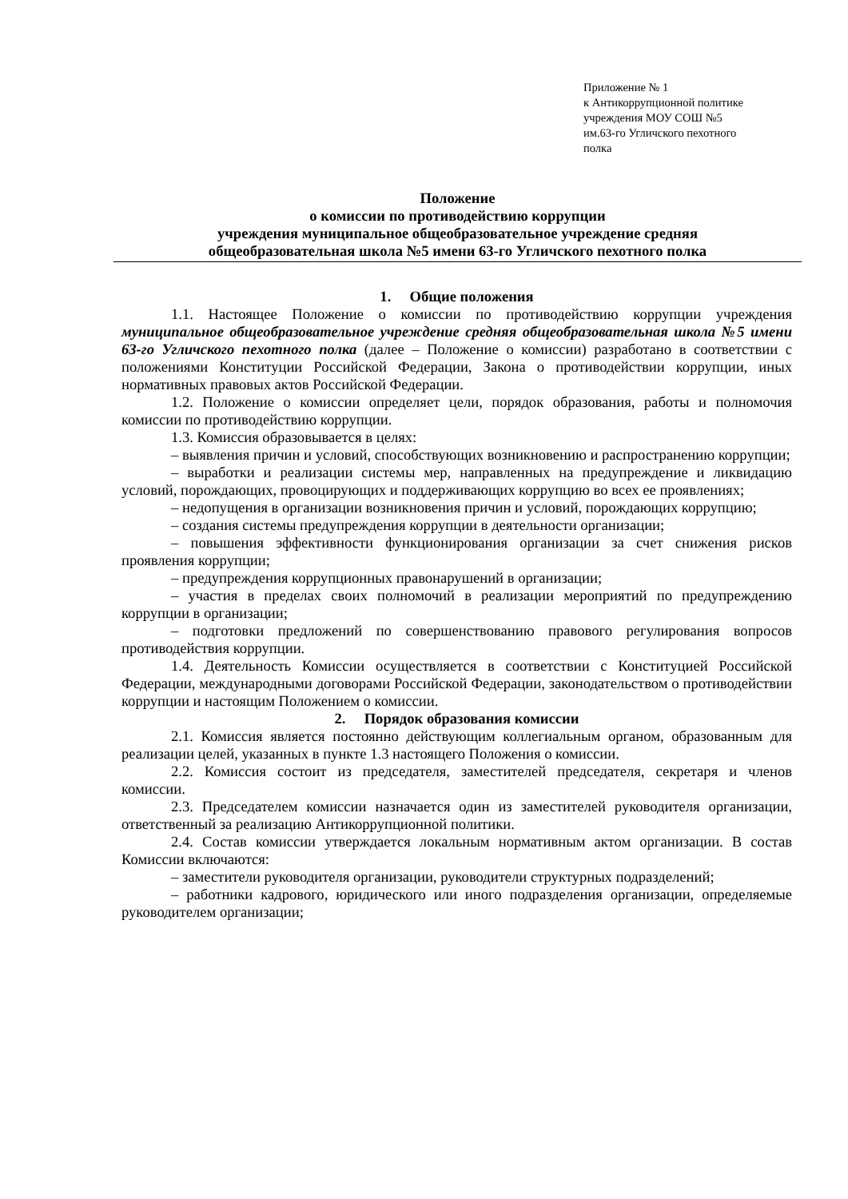Приложение № 1
к Антикоррупционной политике
учреждения МОУ СОШ №5
им.63-го Угличского пехотного
полка
Положение
о комиссии по противодействию коррупции
учреждения муниципальное общеобразовательное учреждение средняя
общеобразовательная школа №5 имени 63-го Угличского пехотного полка
1. Общие положения
1.1. Настоящее Положение о комиссии по противодействию коррупции учреждения муниципальное общеобразовательное учреждение средняя общеобразовательная школа №5 имени 63-го Угличского пехотного полка (далее – Положение о комиссии) разработано в соответствии с положениями Конституции Российской Федерации, Закона о противодействии коррупции, иных нормативных правовых актов Российской Федерации.
1.2. Положение о комиссии определяет цели, порядок образования, работы и полномочия комиссии по противодействию коррупции.
1.3. Комиссия образовывается в целях:
– выявления причин и условий, способствующих возникновению и распространению коррупции;
– выработки и реализации системы мер, направленных на предупреждение и ликвидацию условий, порождающих, провоцирующих и поддерживающих коррупцию во всех ее проявлениях;
– недопущения в организации возникновения причин и условий, порождающих коррупцию;
– создания системы предупреждения коррупции в деятельности организации;
– повышения эффективности функционирования организации за счет снижения рисков проявления коррупции;
– предупреждения коррупционных правонарушений в организации;
– участия в пределах своих полномочий в реализации мероприятий по предупреждению коррупции в организации;
– подготовки предложений по совершенствованию правового регулирования вопросов противодействия коррупции.
1.4. Деятельность Комиссии осуществляется в соответствии с Конституцией Российской Федерации, международными договорами Российской Федерации, законодательством о противодействии коррупции и настоящим Положением о комиссии.
2. Порядок образования комиссии
2.1. Комиссия является постоянно действующим коллегиальным органом, образованным для реализации целей, указанных в пункте 1.3 настоящего Положения о комиссии.
2.2. Комиссия состоит из председателя, заместителей председателя, секретаря и членов комиссии.
2.3. Председателем комиссии назначается один из заместителей руководителя организации, ответственный за реализацию Антикоррупционной политики.
2.4. Состав комиссии утверждается локальным нормативным актом организации. В состав Комиссии включаются:
– заместители руководителя организации, руководители структурных подразделений;
– работники кадрового, юридического или иного подразделения организации, определяемые руководителем организации;